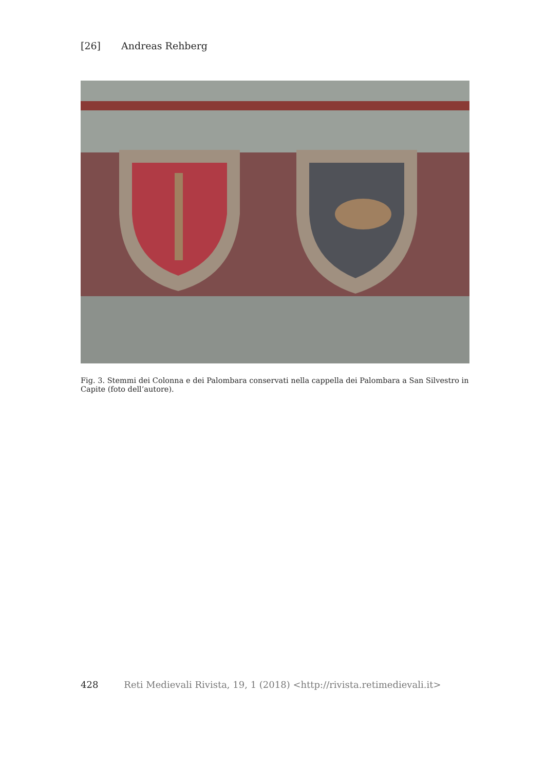[26] Andreas Rehberg
Fig. 3. Stemmi dei Colonna e dei Palombara conservati nella cappella dei Palombara a San Silvestro in Capite (foto dell’autore).
428 Reti Medievali Rivista, 19, 1 (2018) <http://rivista.retimedievali.it>